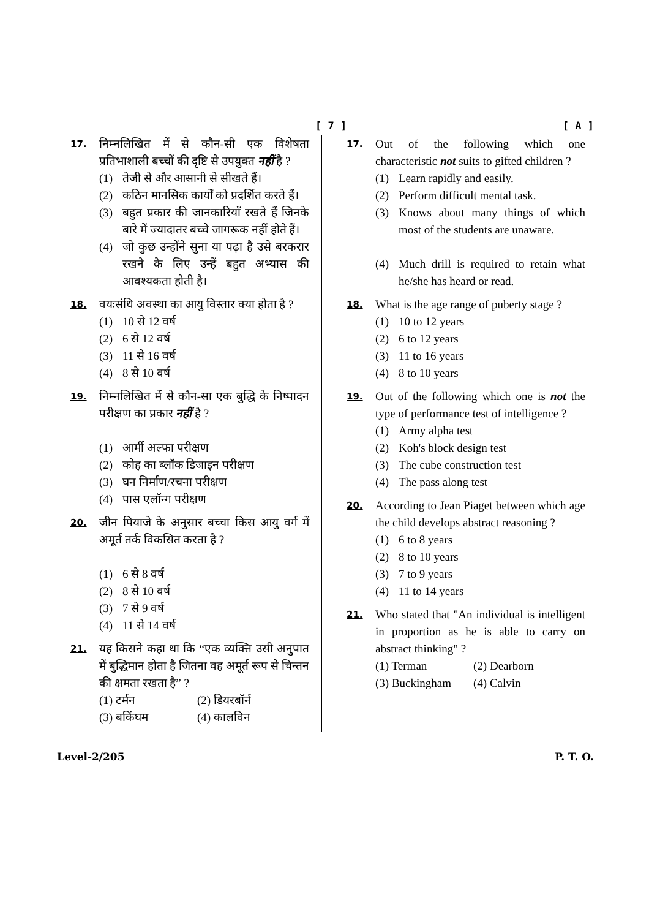[ 7 ] [ A ]
17.
निम्नलिखित में से कौन-सी एक विशेषता प्रतिभाशाली बच्चों की दृष्टि से उपयुक्त नहीं है ?
(1) तेजी से और आसानी से सीखते हैं।
(2) कठिन मानसिक कार्यों को प्रदर्शित करते हैं।
(3) बहुत प्रकार की जानकारियाँ रखते हैं जिनके बारे में ज्यादातर बच्चे जागरूक नहीं होते हैं।
(4) जो कुछ उन्होंने सुना या पढ़ा है उसे बरकरार रखने के लिए उन्हें बहुत अभ्यास की आवश्यकता होती है।
18.
वयःसंधि अवस्था का आयु विस्तार क्या होता है ?
(1) 10 से 12 वर्ष
(2) 6 से 12 वर्ष
(3) 11 से 16 वर्ष
(4) 8 से 10 वर्ष
19.
निम्नलिखित में से कौन-सा एक बुद्धि के निष्पादन परीक्षण का प्रकार नहीं है ?
(1) आर्मी अल्फा परीक्षण
(2) कोह का ब्लॉक डिजाइन परीक्षण
(3) घन निर्माण/रचना परीक्षण
(4) पास एलॉन्ग परीक्षण
20.
जीन पियाजे के अनुसार बच्चा किस आयु वर्ग में अमूर्त तर्क विकसित करता है ?
(1) 6 से 8 वर्ष
(2) 8 से 10 वर्ष
(3) 7 से 9 वर्ष
(4) 11 से 14 वर्ष
21.
यह किसने कहा था कि “एक व्यक्ति उसी अनुपात में बुद्धिमान होता है जितना वह अमूर्त रूप से चिन्तन की क्षमता रखता है” ?
(1) टर्मन (2) डियरबॉर्न
(3) बकिंघम (4) कालविन
17.
Out of the following which one characteristic not suits to gifted children ?
(1) Learn rapidly and easily.
(2) Perform difficult mental task.
(3) Knows about many things of which most of the students are unaware.
(4) Much drill is required to retain what he/she has heard or read.
18.
What is the age range of puberty stage ?
(1) 10 to 12 years
(2) 6 to 12 years
(3) 11 to 16 years
(4) 8 to 10 years
19.
Out of the following which one is not the type of performance test of intelligence ?
(1) Army alpha test
(2) Koh's block design test
(3) The cube construction test
(4) The pass along test
20.
According to Jean Piaget between which age the child develops abstract reasoning ?
(1) 6 to 8 years
(2) 8 to 10 years
(3) 7 to 9 years
(4) 11 to 14 years
21.
Who stated that "An individual is intelligent in proportion as he is able to carry on abstract thinking" ?
(1) Terman (2) Dearborn
(3) Buckingham (4) Calvin
Level-2/205 P. T. O.